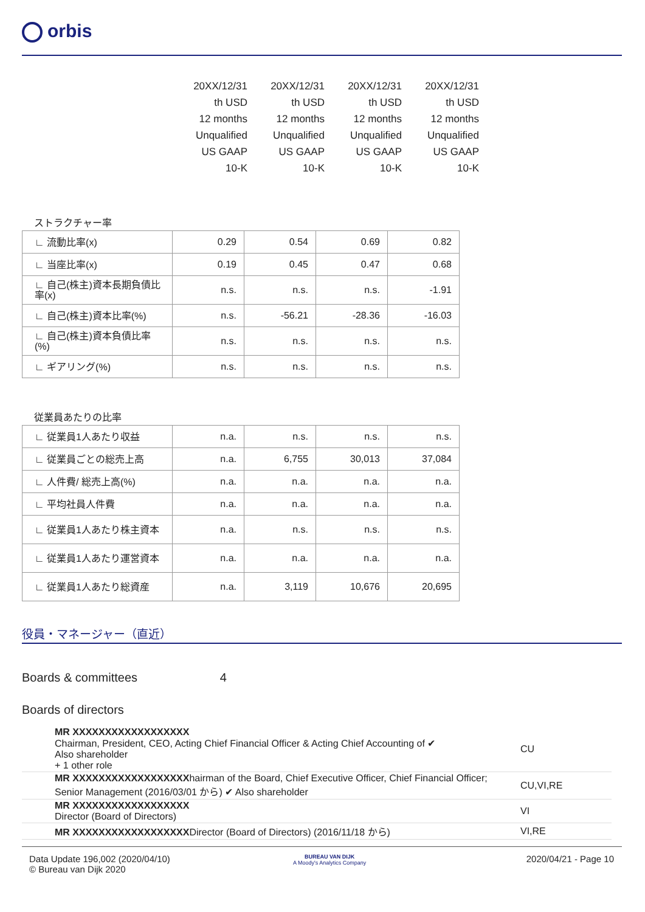orbis
| 20XX/12/31 | 20XX/12/31 | 20XX/12/31 | 20XX/12/31 |
| th USD | th USD | th USD | th USD |
| 12 months | 12 months | 12 months | 12 months |
| Unqualified | Unqualified | Unqualified | Unqualified |
| US GAAP | US GAAP | US GAAP | US GAAP |
| 10-K | 10-K | 10-K | 10-K |
ストラクチャー率
| ∟ 流動比率(x) | 0.29 | 0.54 | 0.69 | 0.82 |
| ∟ 当座比率(x) | 0.19 | 0.45 | 0.47 | 0.68 |
| ∟ 自己(株主)資本長期負債比率(x) | n.s. | n.s. | n.s. | -1.91 |
| ∟ 自己(株主)資本比率(%) | n.s. | -56.21 | -28.36 | -16.03 |
| ∟ 自己(株主)資本負債比率(%) | n.s. | n.s. | n.s. | n.s. |
| ∟ ギアリング(%) | n.s. | n.s. | n.s. | n.s. |
従業員あたりの比率
| ∟ 従業員1人あたり収益 | n.a. | n.s. | n.s. | n.s. |
| ∟ 従業員ごとの総売上高 | n.a. | 6,755 | 30,013 | 37,084 |
| ∟ 人件費/ 総売上高(%) | n.a. | n.a. | n.a. | n.a. |
| ∟ 平均社員人件費 | n.a. | n.a. | n.a. | n.a. |
| ∟ 従業員1人あたり株主資本 | n.a. | n.s. | n.s. | n.s. |
| ∟ 従業員1人あたり運営資本 | n.a. | n.a. | n.a. | n.a. |
| ∟ 従業員1人あたり総資産 | n.a. | 3,119 | 10,676 | 20,695 |
役員・マネージャー（直近）
Boards & committees 4
Boards of directors
| MR XXXXXXXXXXXXXXXXXX Chairman, President, CEO, Acting Chief Financial Officer & Acting Chief Accounting of ✔ Also shareholder + 1 other role | CU |
| MR XXXXXXXXXXXXXXXXXX hairman of the Board, Chief Executive Officer, Chief Financial Officer; Senior Management (2016/03/01 から) ✔ Also shareholder | CU,VI,RE |
| MR XXXXXXXXXXXXXXXXXX Director (Board of Directors) | VI |
| MR XXXXXXXXXXXXXXXXXX Director (Board of Directors) (2016/11/18 から) | VI,RE |
Data Update 196,002 (2020/04/10)
© Bureau van Dijk 2020
BUREAU VAN DIJK
A Moody's Analytics Company
2020/04/21 - Page 10